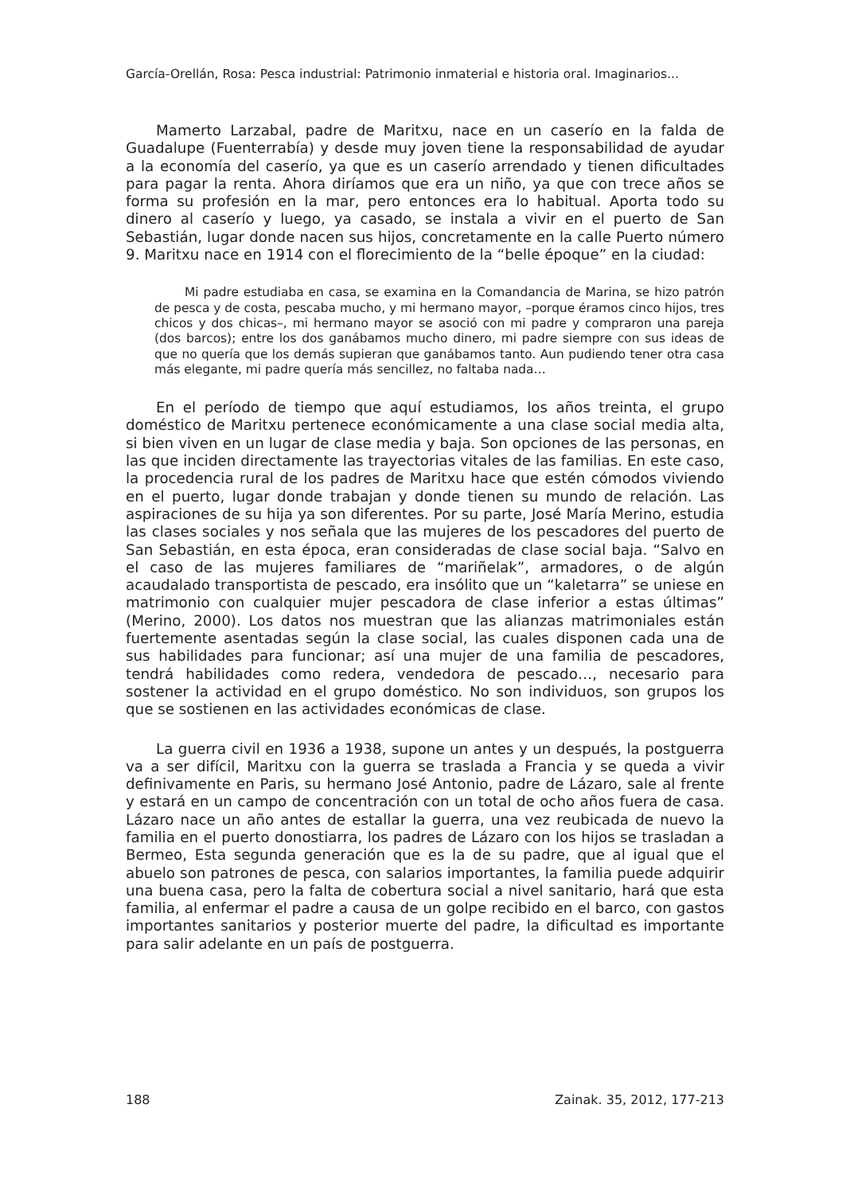García-Orellán, Rosa: Pesca industrial: Patrimonio inmaterial e historia oral. Imaginarios...
Mamerto Larzabal, padre de Maritxu, nace en un caserío en la falda de Guadalupe (Fuenterrabía) y desde muy joven tiene la responsabilidad de ayudar a la economía del caserío, ya que es un caserío arrendado y tienen dificultades para pagar la renta. Ahora diríamos que era un niño, ya que con trece años se forma su profesión en la mar, pero entonces era lo habitual. Aporta todo su dinero al caserío y luego, ya casado, se instala a vivir en el puerto de San Sebastián, lugar donde nacen sus hijos, concretamente en la calle Puerto número 9. Maritxu nace en 1914 con el florecimiento de la “belle époque” en la ciudad:
Mi padre estudiaba en casa, se examina en la Comandancia de Marina, se hizo patrón de pesca y de costa, pescaba mucho, y mi hermano mayor, –porque éramos cinco hijos, tres chicos y dos chicas–, mi hermano mayor se asoció con mi padre y compraron una pareja (dos barcos); entre los dos ganábamos mucho dinero, mi padre siempre con sus ideas de que no quería que los demás supieran que ganábamos tanto. Aun pudiendo tener otra casa más elegante, mi padre quería más sencillez, no faltaba nada…
En el período de tiempo que aquí estudiamos, los años treinta, el grupo doméstico de Maritxu pertenece económicamente a una clase social media alta, si bien viven en un lugar de clase media y baja. Son opciones de las personas, en las que inciden directamente las trayectorias vitales de las familias. En este caso, la procedencia rural de los padres de Maritxu hace que estén cómodos viviendo en el puerto, lugar donde trabajan y donde tienen su mundo de relación. Las aspiraciones de su hija ya son diferentes. Por su parte, José María Merino, estudia las clases sociales y nos señala que las mujeres de los pescadores del puerto de San Sebastián, en esta época, eran consideradas de clase social baja. “Salvo en el caso de las mujeres familiares de “mariñelak”, armadores, o de algún acaudalado transportista de pescado, era insólito que un “kaletarra” se uniese en matrimonio con cualquier mujer pescadora de clase inferior a estas últimas” (Merino, 2000). Los datos nos muestran que las alianzas matrimoniales están fuertemente asentadas según la clase social, las cuales disponen cada una de sus habilidades para funcionar; así una mujer de una familia de pescadores, tendrá habilidades como redera, vendedora de pescado…, necesario para sostener la actividad en el grupo doméstico. No son individuos, son grupos los que se sostienen en las actividades económicas de clase.
La guerra civil en 1936 a 1938, supone un antes y un después, la postguerra va a ser difícil, Maritxu con la guerra se traslada a Francia y se queda a vivir definivamente en Paris, su hermano José Antonio, padre de Lázaro, sale al frente y estará en un campo de concentración con un total de ocho años fuera de casa. Lázaro nace un año antes de estallar la guerra, una vez reubicada de nuevo la familia en el puerto donostiarra, los padres de Lázaro con los hijos se trasladan a Bermeo, Esta segunda generación que es la de su padre, que al igual que el abuelo son patrones de pesca, con salarios importantes, la familia puede adquirir una buena casa, pero la falta de cobertura social a nivel sanitario, hará que esta familia, al enfermar el padre a causa de un golpe recibido en el barco, con gastos importantes sanitarios y posterior muerte del padre, la dificultad es importante para salir adelante en un país de postguerra.
188 Zainak. 35, 2012, 177-213